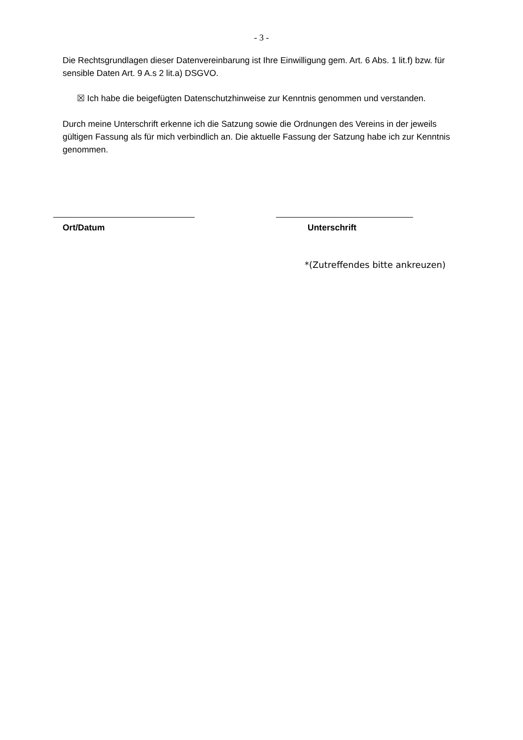- 3 -
Die Rechtsgrundlagen dieser Datenvereinbarung ist Ihre Einwilligung gem. Art. 6 Abs. 1 lit.f) bzw. für sensible Daten Art. 9 A.s 2 lit.a) DSGVO.
☒ Ich habe die beigefügten Datenschutzhinweise zur Kenntnis genommen und verstanden.
Durch meine Unterschrift erkenne ich die Satzung sowie die Ordnungen des Vereins in der jeweils gültigen Fassung als für mich verbindlich an. Die aktuelle Fassung der Satzung habe ich zur Kenntnis genommen.
Ort/Datum Unterschrift
*(Zutreffendes bitte ankreuzen)